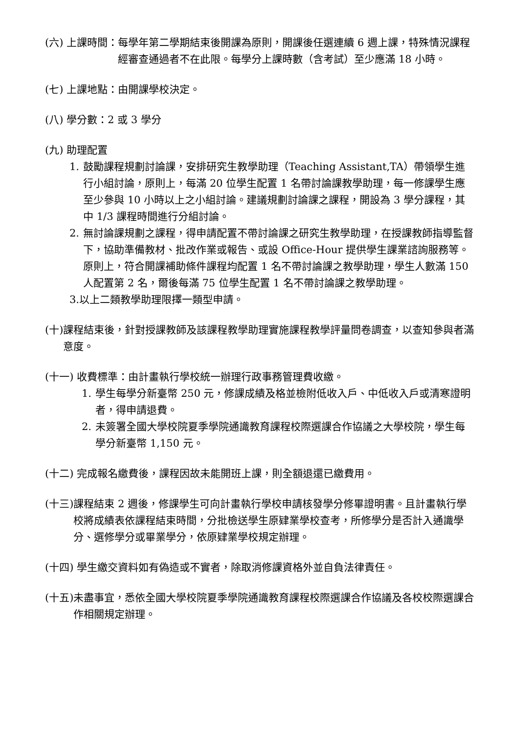(六) 上課時間： 每學年第二學期結束後開課為原則，開課後任選連續 6 週上課，特殊情況課程經審查通過者不在此限。每學分上課時數（含考試）至少應滿 18 小時。
(七) 上課地點：由開課學校決定。
(八) 學分數：2 或 3 學分
(九) 助理配置
1. 鼓勵課程規劃討論課，安排研究生教學助理（Teaching Assistant,TA）帶領學生進行小組討論，原則上，每滿 20 位學生配置 1 名帶討論課教學助理，每一修課學生應至少參與 10 小時以上之小組討論。建議規劃討論課之課程，開設為 3 學分課程，其中 1/3 課程時間進行分組討論。
2. 無討論課規劃之課程，得申請配置不帶討論課之研究生教學助理，在授課教師指導監督下，協助準備教材、批改作業或報告、或設 Office-Hour 提供學生課業諮詢服務等。原則上，符合開課補助條件課程均配置 1 名不帶討論課之教學助理，學生人數滿 150 人配置第 2 名，爾後每滿 75 位學生配置 1 名不帶討論課之教學助理。
3.以上二類教學助理限擇一類型申請。
(十) 課程結束後，針對授課教師及該課程教學助理實施課程教學評量問卷調查，以查知參與者滿意度。
(十一) 收費標準：由計畫執行學校統一辦理行政事務管理費收繳。
1. 學生每學分新臺幣 250 元，修課成績及格並檢附低收入戶、中低收入戶或清寒證明者，得申請退費。
2. 未簽署全國大學校院夏季學院通識教育課程校際選課合作協議之大學校院，學生每學分新臺幣 1,150 元。
(十二) 完成報名繳費後，課程因故未能開班上課，則全額退還已繳費用。
(十三) 課程結束 2 週後，修課學生可向計畫執行學校申請核發學分修畢證明書。且計畫執行學校將成績表依課程結束時間，分批檢送學生原肄業學校查考，所修學分是否計入通識學分、選修學分或畢業學分，依原肄業學校規定辦理。
(十四) 學生繳交資料如有偽造或不實者，除取消修課資格外並自負法律責任。
(十五) 未盡事宜，悉依全國大學校院夏季學院通識教育課程校際選課合作協議及各校校際選課合作相關規定辦理。